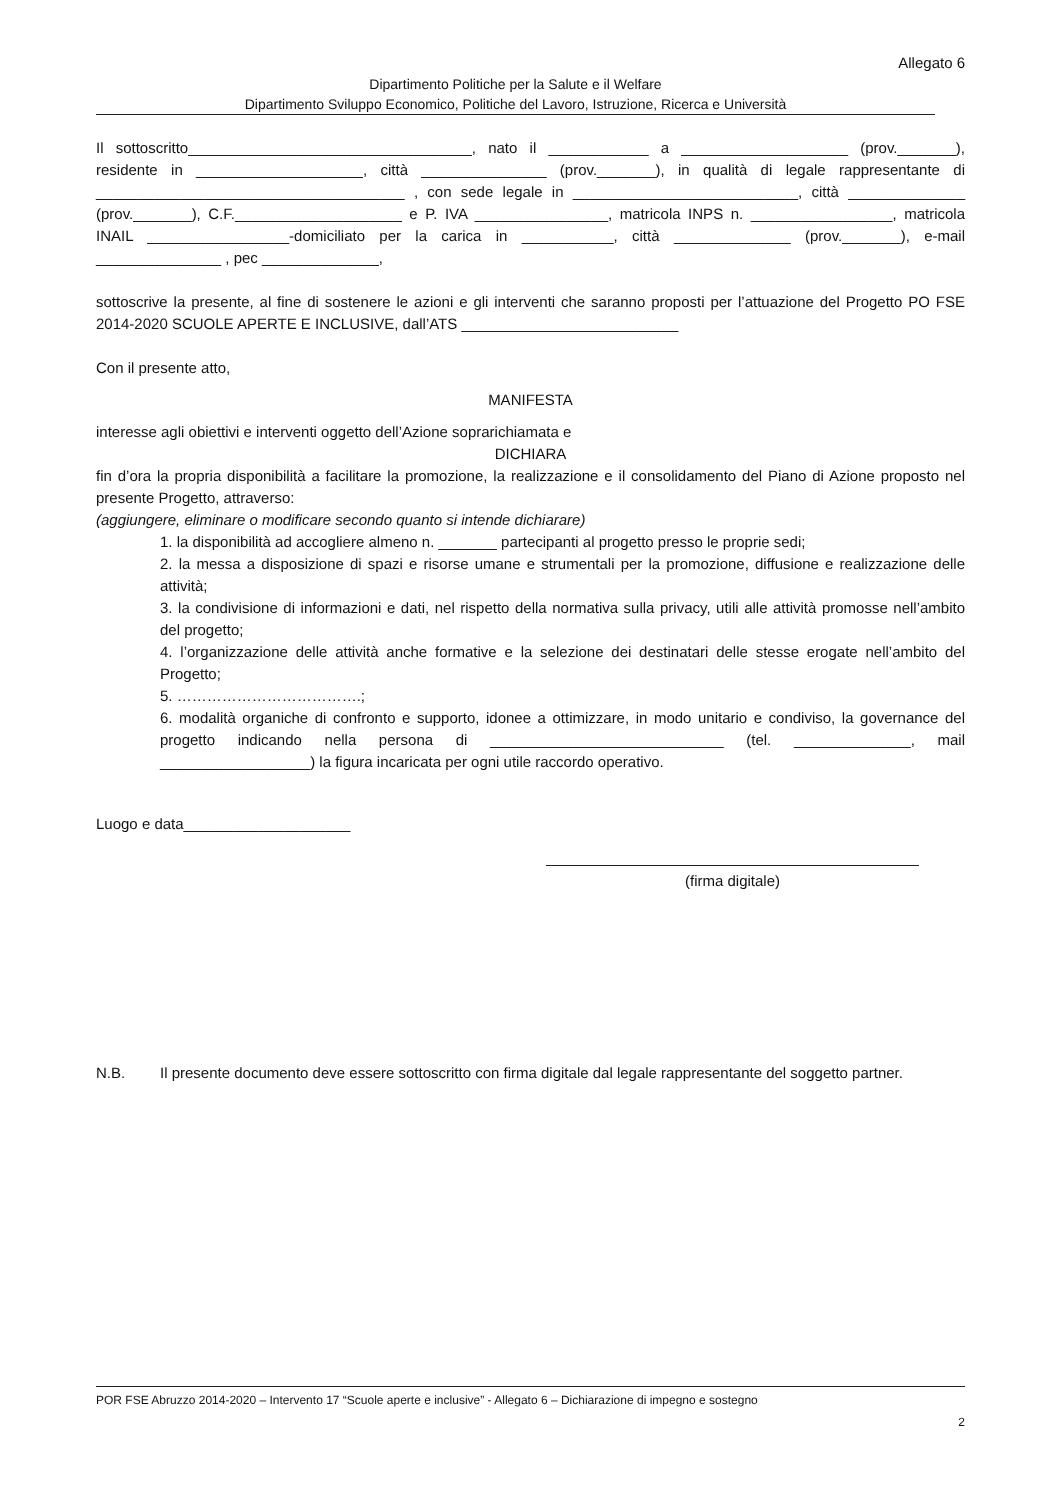Allegato 6
Dipartimento Politiche per la Salute e il Welfare
Dipartimento Sviluppo Economico, Politiche del Lavoro, Istruzione, Ricerca e Università
Il sottoscritto__________________________________, nato il ____________ a ____________________ (prov._______), residente in ____________________, città _______________ (prov._______), in qualità di legale rappresentante di _____________________________________ , con sede legale in ___________________________, città ______________ (prov._______), C.F.____________________ e P. IVA ________________, matricola INPS n. _________________, matricola INAIL _________________-domiciliato per la carica in ___________, città ______________ (prov._______), e-mail _______________ , pec ______________,
sottoscrive la presente, al fine di sostenere le azioni e gli interventi che saranno proposti per l’attuazione del Progetto PO FSE 2014-2020 SCUOLE APERTE E INCLUSIVE, dall’ATS __________________________
Con il presente atto,
MANIFESTA
interesse agli obiettivi e interventi oggetto dell’Azione soprarichiamata e
DICHIARA
fin d’ora la propria disponibilità a facilitare la promozione, la realizzazione e il consolidamento del Piano di Azione proposto nel presente Progetto, attraverso:
(aggiungere, eliminare o modificare secondo quanto si intende dichiarare)
1. la disponibilità ad accogliere almeno n. _______ partecipanti al progetto presso le proprie sedi;
2. la messa a disposizione di spazi e risorse umane e strumentali per la promozione, diffusione e realizzazione delle attività;
3. la condivisione di informazioni e dati, nel rispetto della normativa sulla privacy, utili alle attività promosse nell’ambito del progetto;
4. l’organizzazione delle attività anche formative e la selezione dei destinatari delle stesse erogate nell’ambito del Progetto;
5. ……………………………….;
6. modalità organiche di confronto e supporto, idonee a ottimizzare, in modo unitario e condiviso, la governance del progetto indicando nella persona di ____________________________ (tel. ______________, mail __________________) la figura incaricata per ogni utile raccordo operativo.
Luogo e data____________________
(firma digitale)
N.B. Il presente documento deve essere sottoscritto con firma digitale dal legale rappresentante del soggetto partner.
POR FSE Abruzzo 2014-2020 – Intervento 17 “Scuole aperte e inclusive” - Allegato 6 – Dichiarazione di impegno e sostegno
2